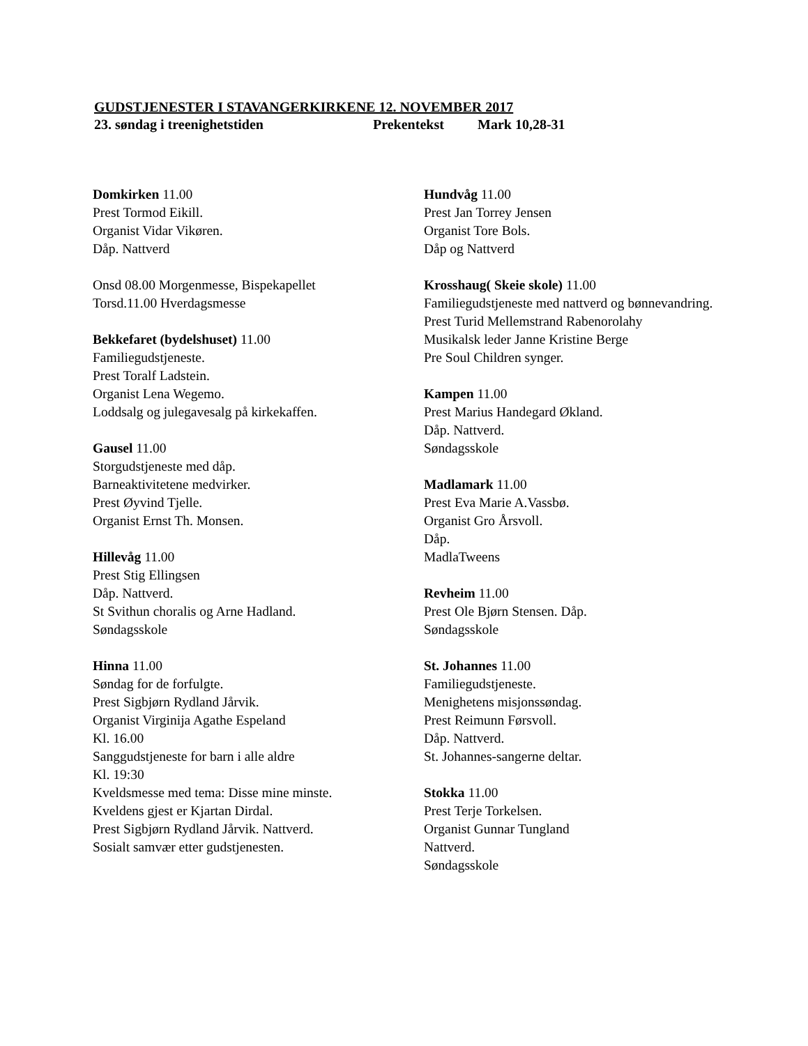GUDSTJENESTER I STAVANGERKIRKENE 12. NOVEMBER 2017
23. søndag i treenighetstiden Prekentekst Mark 10,28-31
Domkirken 11.00
Prest Tormod Eikill.
Organist Vidar Vikøren.
Dåp. Nattverd
Onsd 08.00 Morgenmesse, Bispekapellet
Torsd.11.00 Hverdagsmesse
Bekkefaret (bydelshuset) 11.00
Familiegudstjeneste.
Prest Toralf Ladstein.
Organist Lena Wegemo.
Loddsalg og julegavesalg på kirkekaffen.
Gausel 11.00
Storgudstjeneste med dåp.
Barneaktivitetene medvirker.
Prest Øyvind Tjelle.
Organist Ernst Th. Monsen.
Hillevåg 11.00
Prest Stig Ellingsen
Dåp. Nattverd.
St Svithun choralis og Arne Hadland.
Søndagsskole
Hinna 11.00
Søndag for de forfulgte.
Prest Sigbjørn Rydland Jårvik.
Organist Virginija Agathe Espeland
Kl. 16.00
Sanggudstjeneste for barn i alle aldre
Kl. 19:30
Kveldsmesse med tema: Disse mine minste.
Kveldens gjest er Kjartan Dirdal.
Prest Sigbjørn Rydland Jårvik. Nattverd.
Sosialt samvær etter gudstjenesten.
Hundvåg 11.00
Prest Jan Torrey Jensen
Organist Tore Bols.
Dåp og Nattverd
Krosshaug( Skeie skole) 11.00
Familiegudstjeneste med nattverd og bønnevandring.
Prest Turid Mellemstrand Rabenorolahy
Musikalsk leder Janne Kristine Berge
Pre Soul Children synger.
Kampen 11.00
Prest Marius Handegard Økland.
Dåp. Nattverd.
Søndagsskole
Madlamark 11.00
Prest Eva Marie A.Vassbø.
Organist Gro Årsvoll.
Dåp.
MadlaTweens
Revheim 11.00
Prest Ole Bjørn Stensen. Dåp.
Søndagsskole
St. Johannes 11.00
Familiegudstjeneste.
Menighetens misjonssøndag.
Prest Reimunn Førsvoll.
Dåp. Nattverd.
St. Johannes-sangerne deltar.
Stokka 11.00
Prest Terje Torkelsen.
Organist Gunnar Tungland
Nattverd.
Søndagsskole